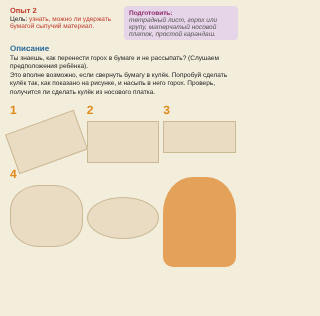Опыт 2
Цель: узнать, можно ли удержать бумагой сыпучий материал.
Подготовить:
тетрадный лист, горох или крупу, матерчатый носовой платок, простой карандаш.
Описание
Ты знаешь, как перенести горох в бумаге и не рассыпать? (Слушаем предположения ребёнка).
Это вполне возможно, если свернуть бумагу в кулёк. Попробуй сделать кулёк так, как показано на рисунке, и насыпь в него горох. Проверь, получится ли сделать кулёк из носового платка.
1
2
3
4